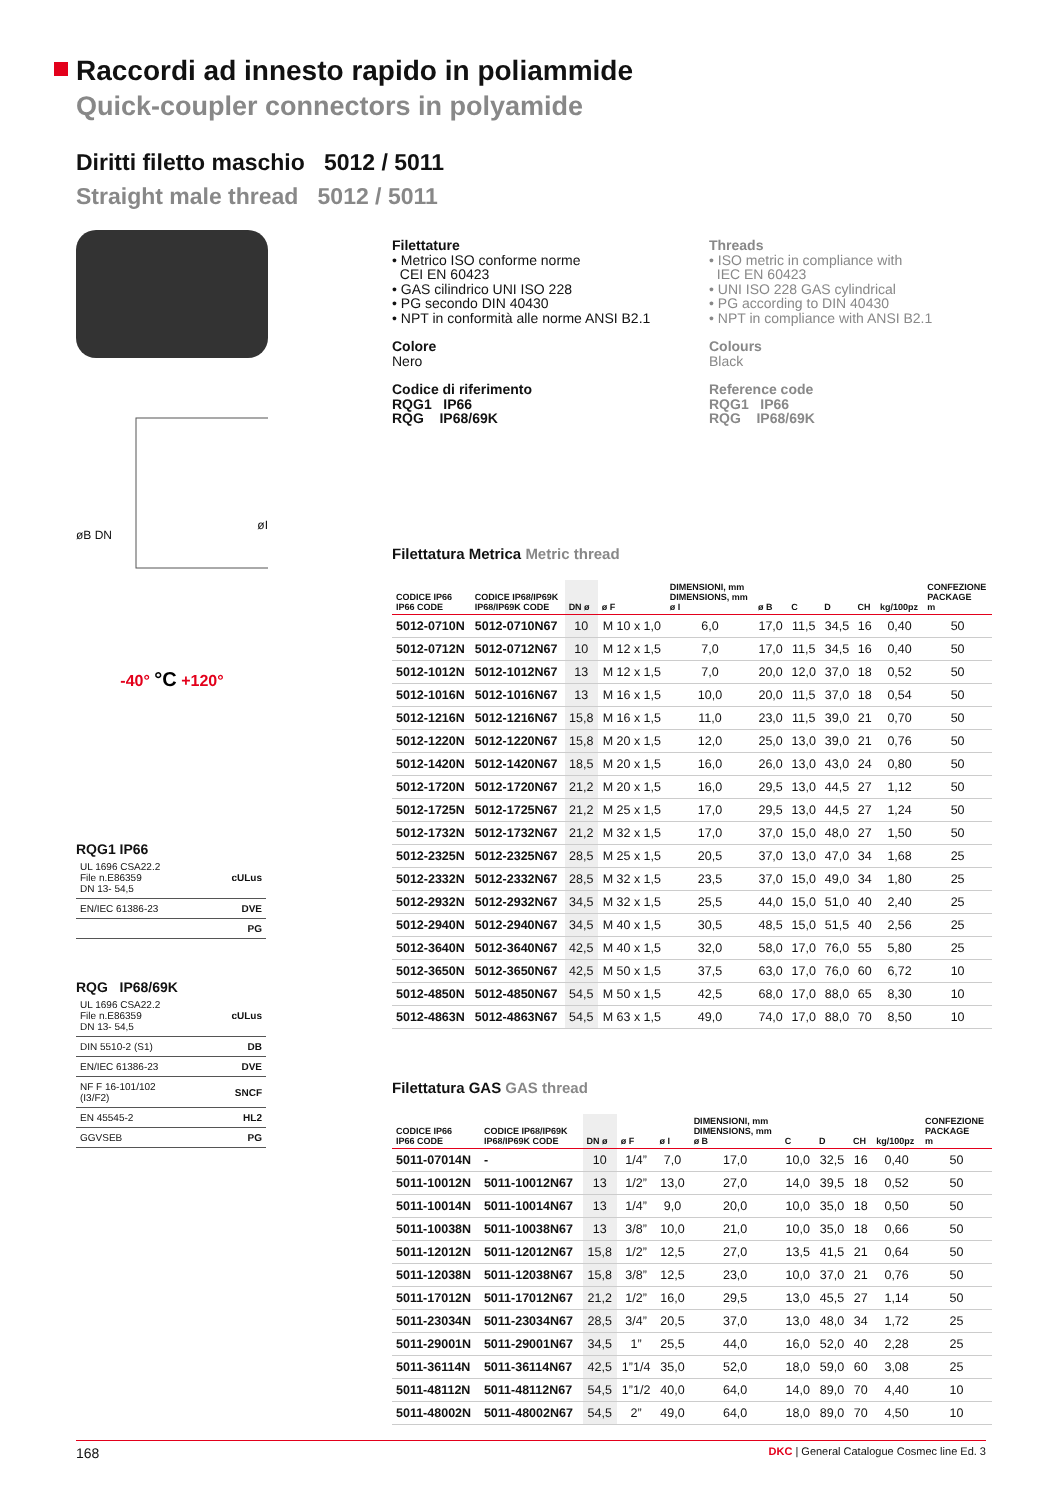Raccordi ad innesto rapido in poliammide
Quick-coupler connectors in polyamide
Diritti filetto maschio 5012 / 5011
Straight male thread 5012 / 5011
øB DN
øI
-40° °C +120°
RQG1 IP66
| UL 1696 CSA22.2 File n.E86359 DN 13- 54,5 | cULus |
| EN/IEC 61386-23 | DVE |
| | PG |
RQG IP68/69K
| UL 1696 CSA22.2 File n.E86359 DN 13- 54,5 | cULus |
| DIN 5510-2 (S1) | DB |
| EN/IEC 61386-23 | DVE |
| NF F 16-101/102 (I3/F2) | SNCF |
| EN 45545-2 | HL2 |
| GGVSEB | PG |
Filettature
• Metrico ISO conforme norme
CEI EN 60423
• GAS cilindrico UNI ISO 228
• PG secondo DIN 40430
• NPT in conformità alle norme ANSI B2.1
Colore
Nero
Codice di riferimento
RQG1 IP66
RQG IP68/69K
Threads
• ISO metric in compliance with
IEC EN 60423
• UNI ISO 228 GAS cylindrical
• PG according to DIN 40430
• NPT in compliance with ANSI B2.1
Colours
Black
Reference code
RQG1 IP66
RQG IP68/69K
Filettatura Metrica Metric thread
| CODICE IP66 IP66 CODE | CODICE IP68/IP69K IP68/IP69K CODE | DN ø | ø F | DIMENSIONI, mm DIMENSIONS, mm ø I | ø B | C | D | CH | kg/100pz | CONFEZIONE PACKAGE m |
| --- | --- | --- | --- | --- | --- | --- | --- | --- | --- | --- |
| 5012-0710N | 5012-0710N67 | 10 | M 10 x 1,0 | 6,0 | 17,0 | 11,5 | 34,5 | 16 | 0,40 | 50 |
| 5012-0712N | 5012-0712N67 | 10 | M 12 x 1,5 | 7,0 | 17,0 | 11,5 | 34,5 | 16 | 0,40 | 50 |
| 5012-1012N | 5012-1012N67 | 13 | M 12 x 1,5 | 7,0 | 20,0 | 12,0 | 37,0 | 18 | 0,52 | 50 |
| 5012-1016N | 5012-1016N67 | 13 | M 16 x 1,5 | 10,0 | 20,0 | 11,5 | 37,0 | 18 | 0,54 | 50 |
| 5012-1216N | 5012-1216N67 | 15,8 | M 16 x 1,5 | 11,0 | 23,0 | 11,5 | 39,0 | 21 | 0,70 | 50 |
| 5012-1220N | 5012-1220N67 | 15,8 | M 20 x 1,5 | 12,0 | 25,0 | 13,0 | 39,0 | 21 | 0,76 | 50 |
| 5012-1420N | 5012-1420N67 | 18,5 | M 20 x 1,5 | 16,0 | 26,0 | 13,0 | 43,0 | 24 | 0,80 | 50 |
| 5012-1720N | 5012-1720N67 | 21,2 | M 20 x 1,5 | 16,0 | 29,5 | 13,0 | 44,5 | 27 | 1,12 | 50 |
| 5012-1725N | 5012-1725N67 | 21,2 | M 25 x 1,5 | 17,0 | 29,5 | 13,0 | 44,5 | 27 | 1,24 | 50 |
| 5012-1732N | 5012-1732N67 | 21,2 | M 32 x 1,5 | 17,0 | 37,0 | 15,0 | 48,0 | 27 | 1,50 | 50 |
| 5012-2325N | 5012-2325N67 | 28,5 | M 25 x 1,5 | 20,5 | 37,0 | 13,0 | 47,0 | 34 | 1,68 | 25 |
| 5012-2332N | 5012-2332N67 | 28,5 | M 32 x 1,5 | 23,5 | 37,0 | 15,0 | 49,0 | 34 | 1,80 | 25 |
| 5012-2932N | 5012-2932N67 | 34,5 | M 32 x 1,5 | 25,5 | 44,0 | 15,0 | 51,0 | 40 | 2,40 | 25 |
| 5012-2940N | 5012-2940N67 | 34,5 | M 40 x 1,5 | 30,5 | 48,5 | 15,0 | 51,5 | 40 | 2,56 | 25 |
| 5012-3640N | 5012-3640N67 | 42,5 | M 40 x 1,5 | 32,0 | 58,0 | 17,0 | 76,0 | 55 | 5,80 | 25 |
| 5012-3650N | 5012-3650N67 | 42,5 | M 50 x 1,5 | 37,5 | 63,0 | 17,0 | 76,0 | 60 | 6,72 | 10 |
| 5012-4850N | 5012-4850N67 | 54,5 | M 50 x 1,5 | 42,5 | 68,0 | 17,0 | 88,0 | 65 | 8,30 | 10 |
| 5012-4863N | 5012-4863N67 | 54,5 | M 63 x 1,5 | 49,0 | 74,0 | 17,0 | 88,0 | 70 | 8,50 | 10 |
Filettatura GAS GAS thread
| CODICE IP66 IP66 CODE | CODICE IP68/IP69K IP68/IP69K CODE | DN ø | ø F | ø I | DIMENSIONI, mm DIMENSIONS, mm ø B | C | D | CH | kg/100pz | CONFEZIONE PACKAGE m |
| --- | --- | --- | --- | --- | --- | --- | --- | --- | --- | --- |
| 5011-07014N | - | 10 | 1/4” | 7,0 | 17,0 | 10,0 | 32,5 | 16 | 0,40 | 50 |
| 5011-10012N | 5011-10012N67 | 13 | 1/2” | 13,0 | 27,0 | 14,0 | 39,5 | 18 | 0,52 | 50 |
| 5011-10014N | 5011-10014N67 | 13 | 1/4” | 9,0 | 20,0 | 10,0 | 35,0 | 18 | 0,50 | 50 |
| 5011-10038N | 5011-10038N67 | 13 | 3/8” | 10,0 | 21,0 | 10,0 | 35,0 | 18 | 0,66 | 50 |
| 5011-12012N | 5011-12012N67 | 15,8 | 1/2” | 12,5 | 27,0 | 13,5 | 41,5 | 21 | 0,64 | 50 |
| 5011-12038N | 5011-12038N67 | 15,8 | 3/8” | 12,5 | 23,0 | 10,0 | 37,0 | 21 | 0,76 | 50 |
| 5011-17012N | 5011-17012N67 | 21,2 | 1/2” | 16,0 | 29,5 | 13,0 | 45,5 | 27 | 1,14 | 50 |
| 5011-23034N | 5011-23034N67 | 28,5 | 3/4” | 20,5 | 37,0 | 13,0 | 48,0 | 34 | 1,72 | 25 |
| 5011-29001N | 5011-29001N67 | 34,5 | 1” | 25,5 | 44,0 | 16,0 | 52,0 | 40 | 2,28 | 25 |
| 5011-36114N | 5011-36114N67 | 42,5 | 1”1/4 | 35,0 | 52,0 | 18,0 | 59,0 | 60 | 3,08 | 25 |
| 5011-48112N | 5011-48112N67 | 54,5 | 1”1/2 | 40,0 | 64,0 | 14,0 | 89,0 | 70 | 4,40 | 10 |
| 5011-48002N | 5011-48002N67 | 54,5 | 2” | 49,0 | 64,0 | 18,0 | 89,0 | 70 | 4,50 | 10 |
168 DKC | General Catalogue Cosmec line Ed. 3